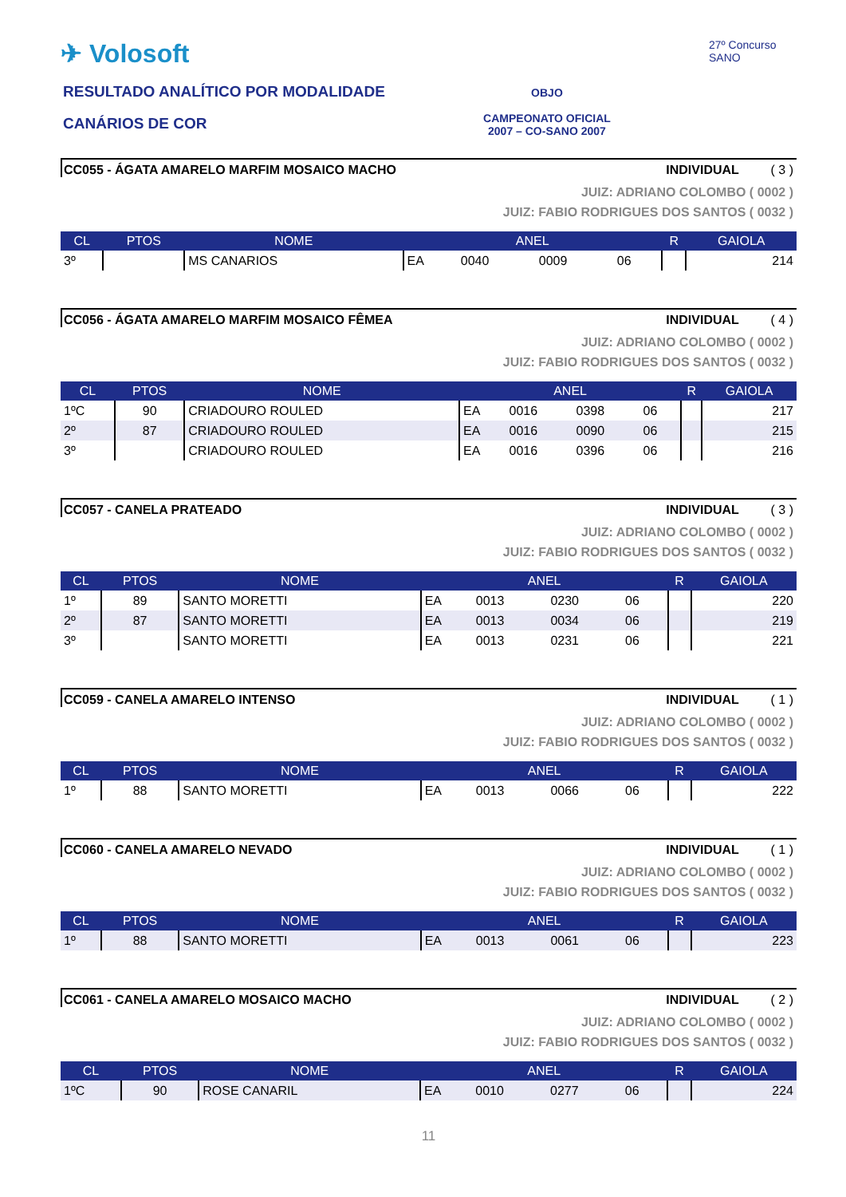✈ Volosoft
RESULTADO ANALÍTICO POR MODALIDADE
CANÁRIOS DE COR
OBJO
CAMPEONATO OFICIAL
2007 – CO-SANO 2007
27º Concurso SANO
CC055 - ÁGATA AMARELO MARFIM MOSAICO MACHO INDIVIDUAL ( 3 )
JUIZ: ADRIANO COLOMBO ( 0002 )
JUIZ: FABIO RODRIGUES DOS SANTOS ( 0032 )
| CL | PTOS | NOME | ANEL | | | | R | GAIOLA |
| --- | --- | --- | --- | --- | --- | --- | --- | --- |
| 3º | | MS CANARIOS | EA | 0040 | 0009 | 06 | | 214 |
CC056 - ÁGATA AMARELO MARFIM MOSAICO FÊMEA INDIVIDUAL ( 4 )
JUIZ: ADRIANO COLOMBO ( 0002 )
JUIZ: FABIO RODRIGUES DOS SANTOS ( 0032 )
| CL | PTOS | NOME | ANEL | | | | R | GAIOLA |
| --- | --- | --- | --- | --- | --- | --- | --- | --- |
| 1ºC | 90 | CRIADOURO ROULED | EA | 0016 | 0398 | 06 | | 217 |
| 2º | 87 | CRIADOURO ROULED | EA | 0016 | 0090 | 06 | | 215 |
| 3º | | CRIADOURO ROULED | EA | 0016 | 0396 | 06 | | 216 |
CC057 - CANELA PRATEADO INDIVIDUAL ( 3 )
JUIZ: ADRIANO COLOMBO ( 0002 )
JUIZ: FABIO RODRIGUES DOS SANTOS ( 0032 )
| CL | PTOS | NOME | ANEL | | | | R | GAIOLA |
| --- | --- | --- | --- | --- | --- | --- | --- | --- |
| 1º | 89 | SANTO MORETTI | EA | 0013 | 0230 | 06 | | 220 |
| 2º | 87 | SANTO MORETTI | EA | 0013 | 0034 | 06 | | 219 |
| 3º | | SANTO MORETTI | EA | 0013 | 0231 | 06 | | 221 |
CC059 - CANELA AMARELO INTENSO INDIVIDUAL ( 1 )
JUIZ: ADRIANO COLOMBO ( 0002 )
JUIZ: FABIO RODRIGUES DOS SANTOS ( 0032 )
| CL | PTOS | NOME | ANEL | | | | R | GAIOLA |
| --- | --- | --- | --- | --- | --- | --- | --- | --- |
| 1º | 88 | SANTO MORETTI | EA | 0013 | 0066 | 06 | | 222 |
CC060 - CANELA AMARELO NEVADO INDIVIDUAL ( 1 )
JUIZ: ADRIANO COLOMBO ( 0002 )
JUIZ: FABIO RODRIGUES DOS SANTOS ( 0032 )
| CL | PTOS | NOME | ANEL | | | | R | GAIOLA |
| --- | --- | --- | --- | --- | --- | --- | --- | --- |
| 1º | 88 | SANTO MORETTI | EA | 0013 | 0061 | 06 | | 223 |
CC061 - CANELA AMARELO MOSAICO MACHO INDIVIDUAL ( 2 )
JUIZ: ADRIANO COLOMBO ( 0002 )
JUIZ: FABIO RODRIGUES DOS SANTOS ( 0032 )
| CL | PTOS | NOME | ANEL | | | | R | GAIOLA |
| --- | --- | --- | --- | --- | --- | --- | --- | --- |
| 1ºC | 90 | ROSE CANARIL | EA | 0010 | 0277 | 06 | | 224 |
11